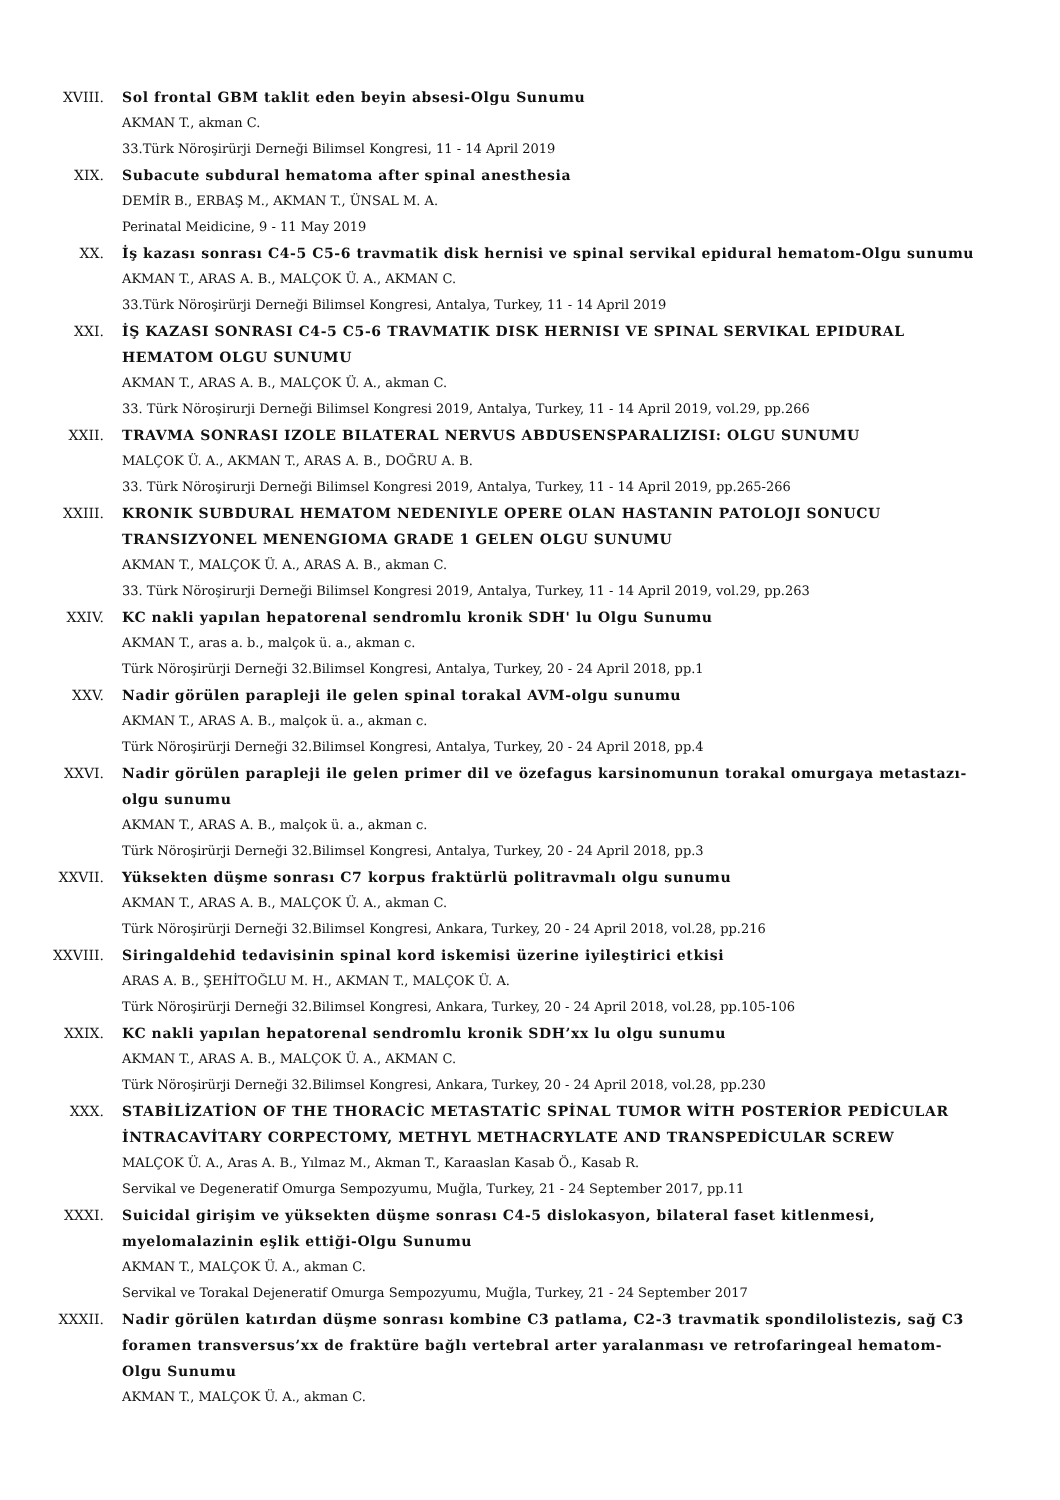XVIII. Sol frontal GBM taklit eden beyin absesi-Olgu Sunumu
AKMAN T., akman C.
33.Türk Nöroşirürji Derneği Bilimsel Kongresi, 11 - 14 April 2019
XIX. Subacute subdural hematoma after spinal anesthesia
DEMİR B., ERBAŞ M., AKMAN T., ÜNSAL M. A.
Perinatal Meidicine, 9 - 11 May 2019
XX. İş kazası sonrası C4-5 C5-6 travmatik disk hernisi ve spinal servikal epidural hematom-Olgu sunumu
AKMAN T., ARAS A. B., MALÇOK Ü. A., AKMAN C.
33.Türk Nöroşirürji Derneği Bilimsel Kongresi, Antalya, Turkey, 11 - 14 April 2019
XXI. İŞ KAZASI SONRASI C4-5 C5-6 TRAVMATIK DISK HERNISI VE SPINAL SERVIKAL EPIDURAL HEMATOM OLGU SUNUMU
AKMAN T., ARAS A. B., MALÇOK Ü. A., akman C.
33. Türk Nöroşirurji Derneği Bilimsel Kongresi 2019, Antalya, Turkey, 11 - 14 April 2019, vol.29, pp.266
XXII. TRAVMA SONRASI IZOLE BILATERAL NERVUS ABDUSENSPARALIZISI: OLGU SUNUMU
MALÇOK Ü. A., AKMAN T., ARAS A. B., DOĞRU A. B.
33. Türk Nöroşirurji Derneği Bilimsel Kongresi 2019, Antalya, Turkey, 11 - 14 April 2019, pp.265-266
XXIII. KRONIK SUBDURAL HEMATOM NEDENIYLE OPERE OLAN HASTANIN PATOLOJI SONUCU TRANSIZYONEL MENENGIOMA GRADE 1 GELEN OLGU SUNUMU
AKMAN T., MALÇOK Ü. A., ARAS A. B., akman C.
33. Türk Nöroşirurji Derneği Bilimsel Kongresi 2019, Antalya, Turkey, 11 - 14 April 2019, vol.29, pp.263
XXIV. KC nakli yapılan hepatorenal sendromlu kronik SDH' lu Olgu Sunumu
AKMAN T., aras a. b., malçok ü. a., akman c.
Türk Nöroşirürji Derneği 32.Bilimsel Kongresi, Antalya, Turkey, 20 - 24 April 2018, pp.1
XXV. Nadir görülen parapleji ile gelen spinal torakal AVM-olgu sunumu
AKMAN T., ARAS A. B., malçok ü. a., akman c.
Türk Nöroşirürji Derneği 32.Bilimsel Kongresi, Antalya, Turkey, 20 - 24 April 2018, pp.4
XXVI. Nadir görülen parapleji ile gelen primer dil ve özefagus karsinomunun torakal omurgaya metastazı-olgu sunumu
AKMAN T., ARAS A. B., malçok ü. a., akman c.
Türk Nöroşirürji Derneği 32.Bilimsel Kongresi, Antalya, Turkey, 20 - 24 April 2018, pp.3
XXVII. Yüksekten düşme sonrası C7 korpus fraktürlü politravmalı olgu sunumu
AKMAN T., ARAS A. B., MALÇOK Ü. A., akman C.
Türk Nöroşirürji Derneği 32.Bilimsel Kongresi, Ankara, Turkey, 20 - 24 April 2018, vol.28, pp.216
XXVIII. Siringaldehid tedavisinin spinal kord iskemisi üzerine iyileştirici etkisi
ARAS A. B., ŞEHİTOĞLU M. H., AKMAN T., MALÇOK Ü. A.
Türk Nöroşirürji Derneği 32.Bilimsel Kongresi, Ankara, Turkey, 20 - 24 April 2018, vol.28, pp.105-106
XXIX. KC nakli yapılan hepatorenal sendromlu kronik SDH’xx lu olgu sunumu
AKMAN T., ARAS A. B., MALÇOK Ü. A., AKMAN C.
Türk Nöroşirürji Derneği 32.Bilimsel Kongresi, Ankara, Turkey, 20 - 24 April 2018, vol.28, pp.230
XXX. STABİLİZATİON OF THE THORACİC METASTATİC SPİNAL TUMOR WİTH POSTERİOR PEDİCULAR İNTRACAVİTARY CORPECTOMY, METHYL METHACRYLATE AND TRANSPEDİCULAR SCREW
MALÇOK Ü. A., Aras A. B., Yılmaz M., Akman T., Karaaslan Kasab Ö., Kasab R.
Servikal ve Degeneratif Omurga Sempozyumu, Muğla, Turkey, 21 - 24 September 2017, pp.11
XXXI. Suicidal girişim ve yüksekten düşme sonrası C4-5 dislokasyon, bilateral faset kitlenmesi, myelomalazinin eşlik ettiği-Olgu Sunumu
AKMAN T., MALÇOK Ü. A., akman C.
Servikal ve Torakal Dejeneratif Omurga Sempozyumu, Muğla, Turkey, 21 - 24 September 2017
XXXII. Nadir görülen katırdan düşme sonrası kombine C3 patlama, C2-3 travmatik spondilolistezis, sağ C3 foramen transversus’xx de fraktüre bağlı vertebral arter yaralanması ve retrofaringeal hematom-Olgu Sunumu
AKMAN T., MALÇOK Ü. A., akman C.